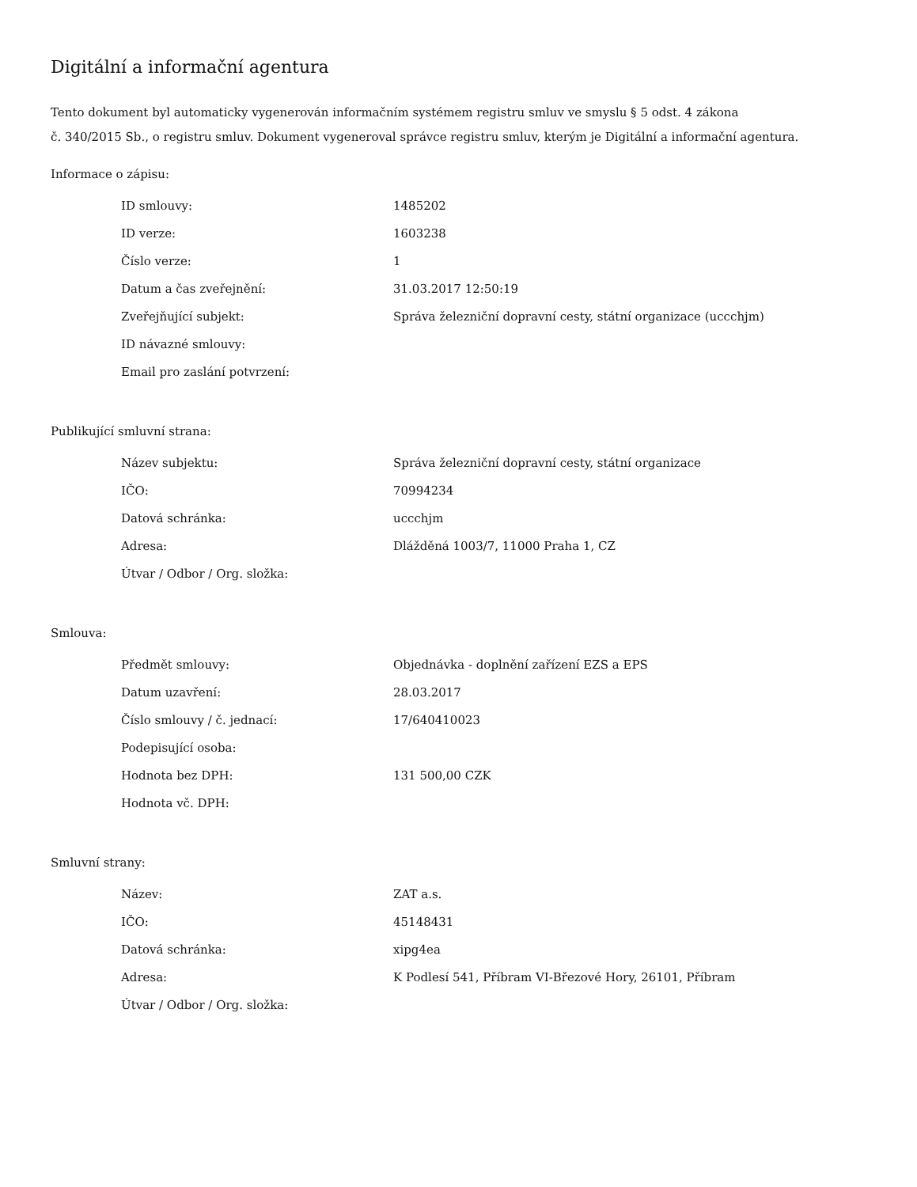Digitální a informační agentura
Tento dokument byl automaticky vygenerován informačním systémem registru smluv ve smyslu § 5 odst. 4 zákona
č. 340/2015 Sb., o registru smluv. Dokument vygeneroval správce registru smluv, kterým je Digitální a informační agentura.
Informace o zápisu:
| ID smlouvy: | 1485202 |
| ID verze: | 1603238 |
| Číslo verze: | 1 |
| Datum a čas zveřejnění: | 31.03.2017 12:50:19 |
| Zveřejňující subjekt: | Správa železniční dopravní cesty, státní organizace (uccchjm) |
| ID návazné smlouvy: | |
| Email pro zaslání potvrzení: | |
Publikující smluvní strana:
| Název subjektu: | Správa železniční dopravní cesty, státní organizace |
| IČO: | 70994234 |
| Datová schránka: | uccchjm |
| Adresa: | Dlážděná 1003/7, 11000 Praha 1, CZ |
| Útvar / Odbor / Org. složka: | |
Smlouva:
| Předmět smlouvy: | Objednávka - doplnění zařízení EZS a EPS |
| Datum uzavření: | 28.03.2017 |
| Číslo smlouvy / č. jednací: | 17/640410023 |
| Podepisující osoba: | |
| Hodnota bez DPH: | 131 500,00 CZK |
| Hodnota vč. DPH: | |
Smluvní strany:
| Název: | ZAT a.s. |
| IČO: | 45148431 |
| Datová schránka: | xipg4ea |
| Adresa: | K Podlesí 541, Příbram VI-Březové Hory, 26101, Příbram |
| Útvar / Odbor / Org. složka: | |